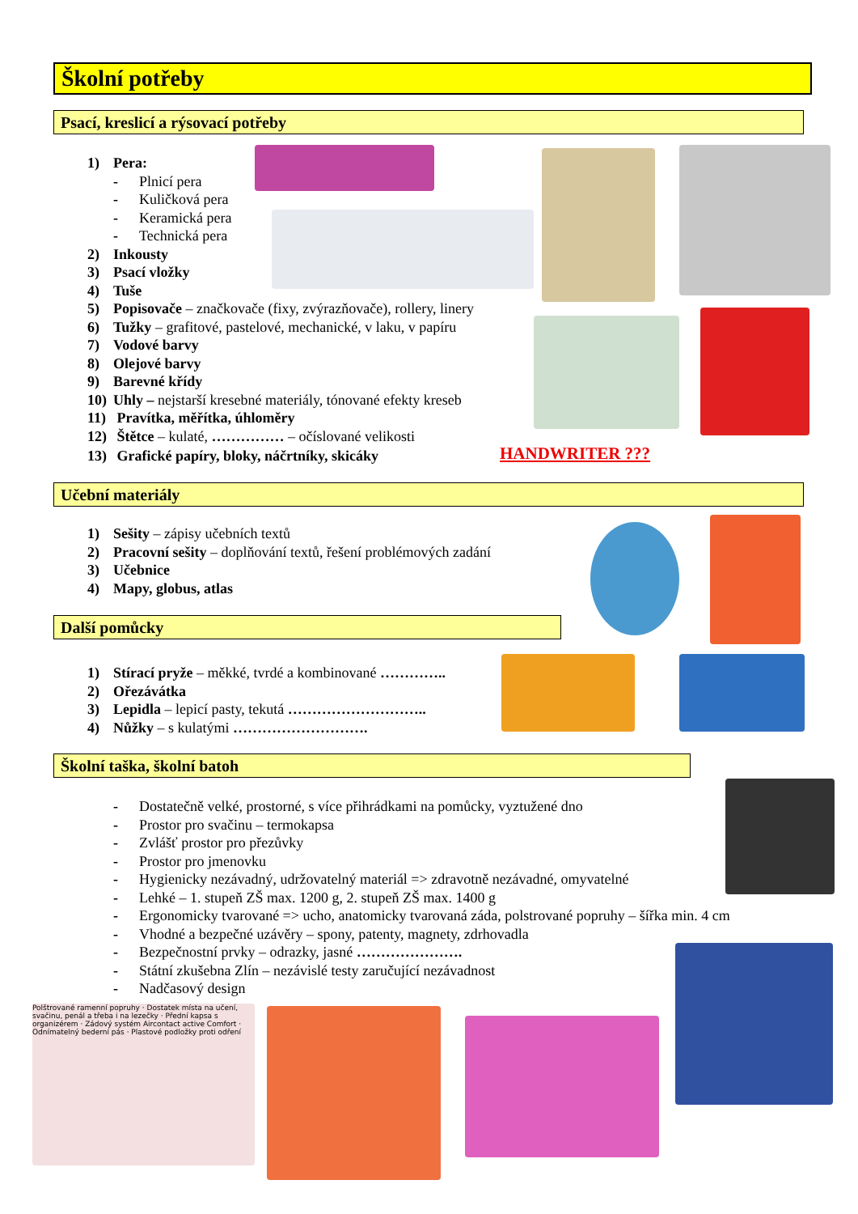Školní potřeby
Psací, kreslicí a rýsovací potřeby
1) Pera:
- Plnicí pera
- Kuličková pera
- Keramická pera
- Technická pera
2) Inkousty
3) Psací vložky
4) Tuše
5) Popisovače – značkovače (fixy, zvýrazňovače), rollery, linery
6) Tužky – grafitové, pastelové, mechanické, v laku, v papíru
7) Vodové barvy
8) Olejové barvy
9) Barevné křídy
10) Uhly – nejstarší kresebné materiály, tónované efekty kreseb
11) Pravítka, měřítka, úhloměry
12) Štětce – kulaté, …………… – očíslované velikosti
13) Grafické papíry, bloky, náčrtníky, skicáky
HANDWRITER ???
Učební materiály
1) Sešity – zápisy učebních textů
2) Pracovní sešity – doplňování textů, řešení problémových zadání
3) Učebnice
4) Mapy, globus, atlas
Další pomůcky
1) Stírací pryže – měkké, tvrdé a kombinované …………..
2) Ořezávátka
3) Lepidla – lepicí pasty, tekutá ………………………..
4) Nůžky – s kulatými ……………………….
Školní taška, školní batoh
- Dostatečně velké, prostorné, s více přihrádkami na pomůcky, vyztužené dno
- Prostor pro svačinu – termokapsa
- Zvlášť prostor pro přezůvky
- Prostor pro jmenovku
- Hygienicky nezávadný, udržovatelný materiál => zdravotně nezávadné, omyvatelné
- Lehké – 1. stupeň ZŠ max. 1200 g, 2. stupeň ZŠ max. 1400 g
- Ergonomicky tvarované => ucho, anatomicky tvarovaná záda, polstrované popruhy – šířka min. 4 cm
- Vhodné a bezpečné uzávěry – spony, patenty, magnety, zdrhovadla
- Bezpečnostní prvky – odrazky, jasné ………………….
- Státní zkušebna Zlín – nezávislé testy zaručující nezávadnost
- Nadčasový design
Polštrované ramenní popruhy · Dostatek místa na učení, svačinu, penál a třeba i na lezečky · Přední kapsa s organizérem · Zádový systém Aircontact active Comfort · Odnímatelný bederní pás · Plastové podložky proti odření